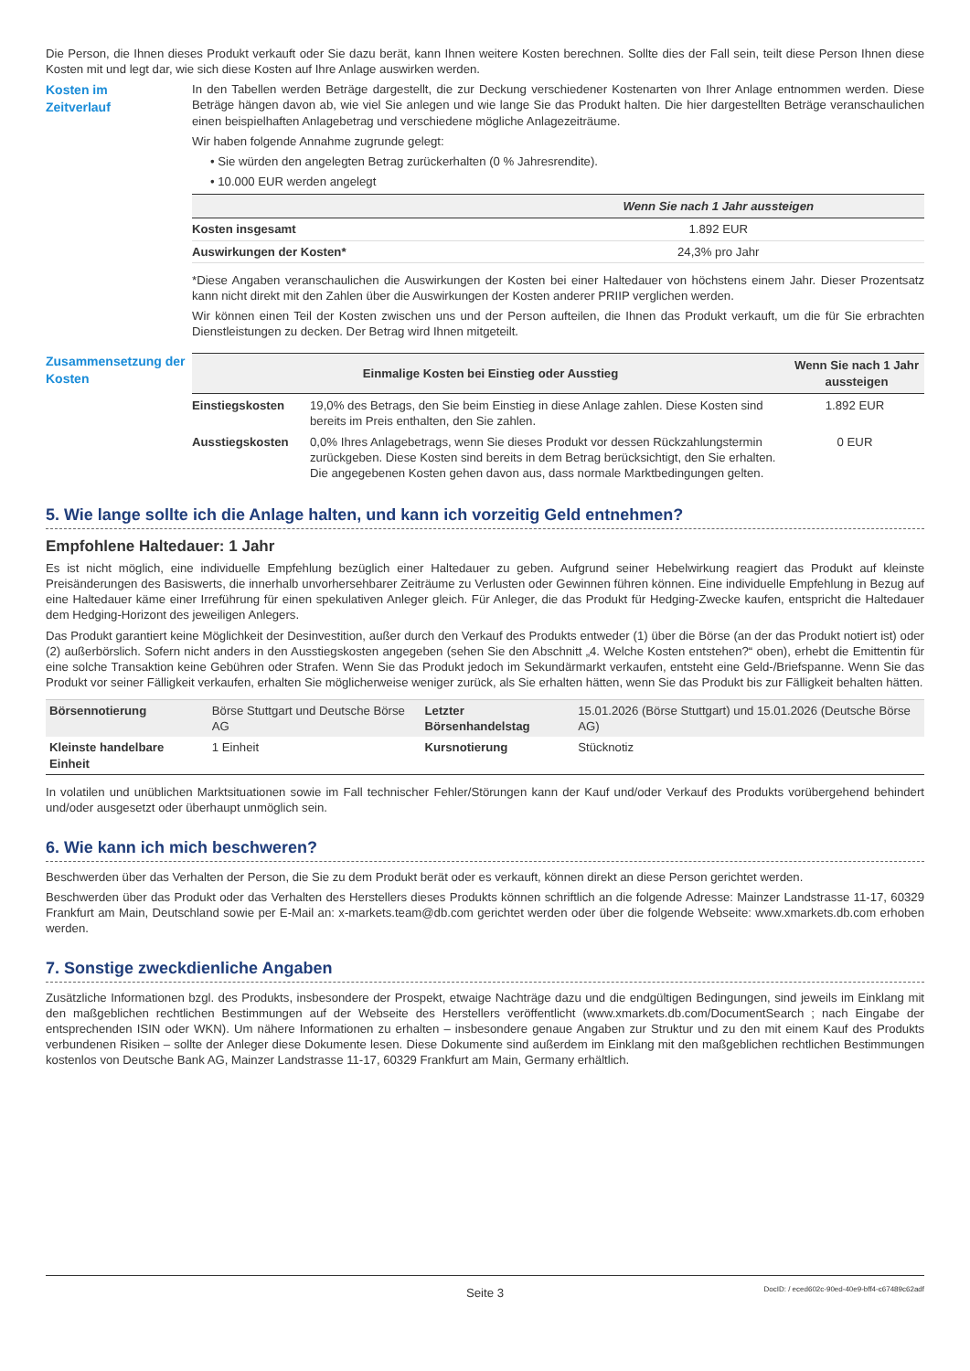Die Person, die Ihnen dieses Produkt verkauft oder Sie dazu berät, kann Ihnen weitere Kosten berechnen. Sollte dies der Fall sein, teilt diese Person Ihnen diese Kosten mit und legt dar, wie sich diese Kosten auf Ihre Anlage auswirken werden.
Kosten im
Zeitverlauf
In den Tabellen werden Beträge dargestellt, die zur Deckung verschiedener Kostenarten von Ihrer Anlage entnommen werden. Diese Beträge hängen davon ab, wie viel Sie anlegen und wie lange Sie das Produkt halten. Die hier dargestellten Beträge veranschaulichen einen beispielhaften Anlagebetrag und verschiedene mögliche Anlagezeiträume.
Wir haben folgende Annahme zugrunde gelegt:
• Sie würden den angelegten Betrag zurückerhalten (0 % Jahresrendite).
• 10.000 EUR werden angelegt
| | Wenn Sie nach 1 Jahr aussteigen |
| --- | --- |
| Kosten insgesamt | 1.892 EUR |
| Auswirkungen der Kosten* | 24,3% pro Jahr |
*Diese Angaben veranschaulichen die Auswirkungen der Kosten bei einer Haltedauer von höchstens einem Jahr. Dieser Prozentsatz kann nicht direkt mit den Zahlen über die Auswirkungen der Kosten anderer PRIIP verglichen werden.
Wir können einen Teil der Kosten zwischen uns und der Person aufteilen, die Ihnen das Produkt verkauft, um die für Sie erbrachten Dienstleistungen zu decken. Der Betrag wird Ihnen mitgeteilt.
Zusammensetzung der Kosten
| Einmalige Kosten bei Einstieg oder Ausstieg | | Wenn Sie nach 1 Jahr aussteigen |
| --- | --- | --- |
| Einstiegskosten | 19,0% des Betrags, den Sie beim Einstieg in diese Anlage zahlen. Diese Kosten sind bereits im Preis enthalten, den Sie zahlen. | 1.892 EUR |
| Ausstiegskosten | 0,0% Ihres Anlagebetrags, wenn Sie dieses Produkt vor dessen Rückzahlungstermin zurückgeben. Diese Kosten sind bereits in dem Betrag berücksichtigt, den Sie erhalten. Die angegebenen Kosten gehen davon aus, dass normale Marktbedingungen gelten. | 0 EUR |
5. Wie lange sollte ich die Anlage halten, und kann ich vorzeitig Geld entnehmen?
Empfohlene Haltedauer: 1 Jahr
Es ist nicht möglich, eine individuelle Empfehlung bezüglich einer Haltedauer zu geben. Aufgrund seiner Hebelwirkung reagiert das Produkt auf kleinste Preisänderungen des Basiswerts, die innerhalb unvorhersehbarer Zeiträume zu Verlusten oder Gewinnen führen können. Eine individuelle Empfehlung in Bezug auf eine Haltedauer käme einer Irreführung für einen spekulativen Anleger gleich. Für Anleger, die das Produkt für Hedging-Zwecke kaufen, entspricht die Haltedauer dem Hedging-Horizont des jeweiligen Anlegers.
Das Produkt garantiert keine Möglichkeit der Desinvestition, außer durch den Verkauf des Produkts entweder (1) über die Börse (an der das Produkt notiert ist) oder (2) außerbörslich. Sofern nicht anders in den Ausstiegskosten angegeben (sehen Sie den Abschnitt „4. Welche Kosten entstehen?“ oben), erhebt die Emittentin für eine solche Transaktion keine Gebühren oder Strafen. Wenn Sie das Produkt jedoch im Sekundärmarkt verkaufen, entsteht eine Geld-/Briefspanne. Wenn Sie das Produkt vor seiner Fälligkeit verkaufen, erhalten Sie möglicherweise weniger zurück, als Sie erhalten hätten, wenn Sie das Produkt bis zur Fälligkeit behalten hätten.
| Börsennotierung | Börse Stuttgart und Deutsche Börse AG | Letzter Börsenhandelstag | 15.01.2026 (Börse Stuttgart) und 15.01.2026 (Deutsche Börse AG) |
| Kleinste handelbare Einheit | 1 Einheit | Kursnotierung | Stücknotiz |
In volatilen und unüblichen Marktsituationen sowie im Fall technischer Fehler/Störungen kann der Kauf und/oder Verkauf des Produkts vorübergehend behindert und/oder ausgesetzt oder überhaupt unmöglich sein.
6. Wie kann ich mich beschweren?
Beschwerden über das Verhalten der Person, die Sie zu dem Produkt berät oder es verkauft, können direkt an diese Person gerichtet werden.
Beschwerden über das Produkt oder das Verhalten des Herstellers dieses Produkts können schriftlich an die folgende Adresse: Mainzer Landstrasse 11-17, 60329 Frankfurt am Main, Deutschland sowie per E-Mail an: x-markets.team@db.com gerichtet werden oder über die folgende Webseite: www.xmarkets.db.com erhoben werden.
7. Sonstige zweckdienliche Angaben
Zusätzliche Informationen bzgl. des Produkts, insbesondere der Prospekt, etwaige Nachträge dazu und die endgültigen Bedingungen, sind jeweils im Einklang mit den maßgeblichen rechtlichen Bestimmungen auf der Webseite des Herstellers veröffentlicht (www.xmarkets.db.com/DocumentSearch ; nach Eingabe der entsprechenden ISIN oder WKN). Um nähere Informationen zu erhalten – insbesondere genaue Angaben zur Struktur und zu den mit einem Kauf des Produkts verbundenen Risiken – sollte der Anleger diese Dokumente lesen. Diese Dokumente sind außerdem im Einklang mit den maßgeblichen rechtlichen Bestimmungen kostenlos von Deutsche Bank AG, Mainzer Landstrasse 11-17, 60329 Frankfurt am Main, Germany erhältlich.
Seite 3 DocID: / eced602c-90ed-40e9-bff4-c67489c62adf